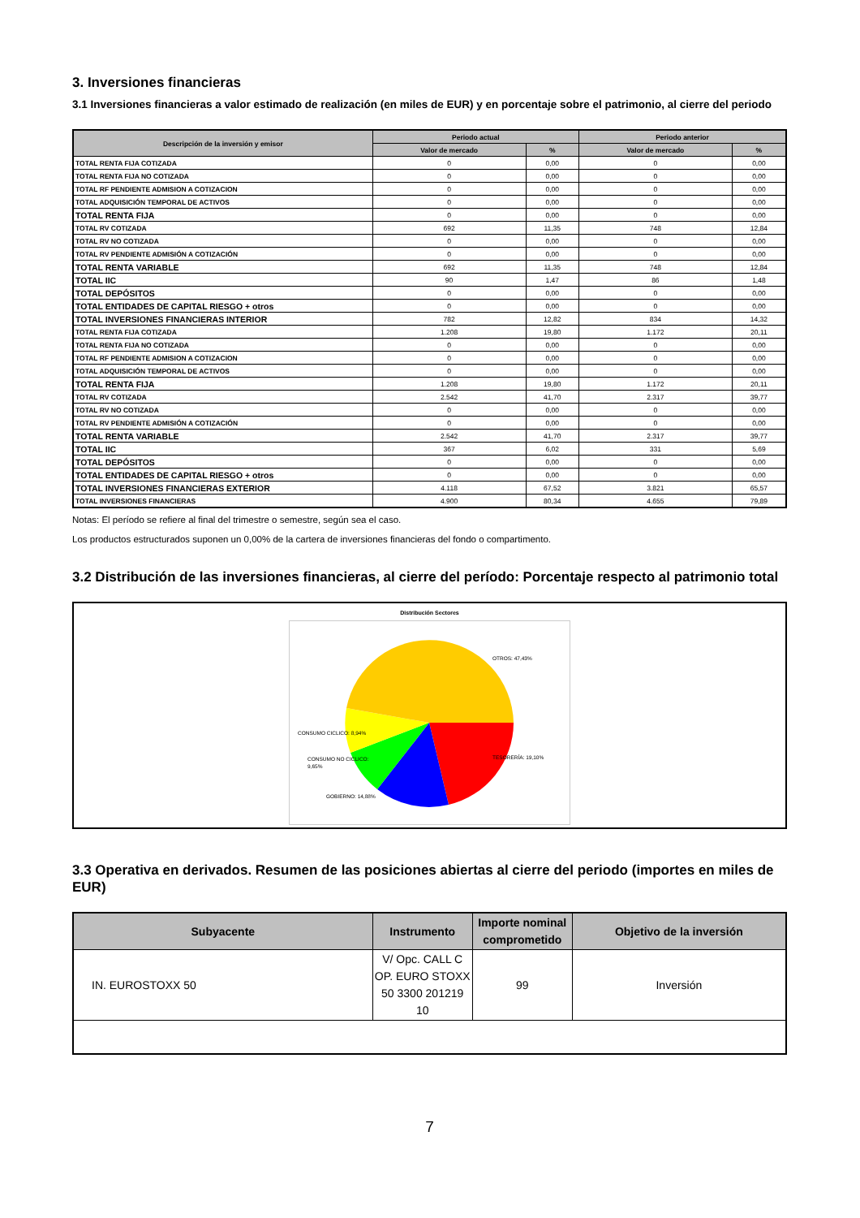3. Inversiones financieras
3.1 Inversiones financieras a valor estimado de realización (en miles de EUR) y en porcentaje sobre el patrimonio, al cierre del periodo
| Descripción de la inversión y emisor | Periodo actual | | Periodo anterior | |
| --- | --- | --- | --- | --- |
| | Valor de mercado | % | Valor de mercado | % |
| TOTAL RENTA FIJA COTIZADA | 0 | 0,00 | 0 | 0,00 |
| TOTAL RENTA FIJA NO COTIZADA | 0 | 0,00 | 0 | 0,00 |
| TOTAL RF PENDIENTE ADMISION A COTIZACION | 0 | 0,00 | 0 | 0,00 |
| TOTAL ADQUISICIÓN TEMPORAL DE ACTIVOS | 0 | 0,00 | 0 | 0,00 |
| TOTAL RENTA FIJA | 0 | 0,00 | 0 | 0,00 |
| TOTAL RV COTIZADA | 692 | 11,35 | 748 | 12,84 |
| TOTAL RV NO COTIZADA | 0 | 0,00 | 0 | 0,00 |
| TOTAL RV PENDIENTE ADMISIÓN A COTIZACIÓN | 0 | 0,00 | 0 | 0,00 |
| TOTAL RENTA VARIABLE | 692 | 11,35 | 748 | 12,84 |
| TOTAL IIC | 90 | 1,47 | 86 | 1,48 |
| TOTAL DEPÓSITOS | 0 | 0,00 | 0 | 0,00 |
| TOTAL ENTIDADES DE CAPITAL RIESGO + otros | 0 | 0,00 | 0 | 0,00 |
| TOTAL INVERSIONES FINANCIERAS INTERIOR | 782 | 12,82 | 834 | 14,32 |
| TOTAL RENTA FIJA COTIZADA | 1.208 | 19,80 | 1.172 | 20,11 |
| TOTAL RENTA FIJA NO COTIZADA | 0 | 0,00 | 0 | 0,00 |
| TOTAL RF PENDIENTE ADMISION A COTIZACION | 0 | 0,00 | 0 | 0,00 |
| TOTAL ADQUISICIÓN TEMPORAL DE ACTIVOS | 0 | 0,00 | 0 | 0,00 |
| TOTAL RENTA FIJA | 1.208 | 19,80 | 1.172 | 20,11 |
| TOTAL RV COTIZADA | 2.542 | 41,70 | 2.317 | 39,77 |
| TOTAL RV NO COTIZADA | 0 | 0,00 | 0 | 0,00 |
| TOTAL RV PENDIENTE ADMISIÓN A COTIZACIÓN | 0 | 0,00 | 0 | 0,00 |
| TOTAL RENTA VARIABLE | 2.542 | 41,70 | 2.317 | 39,77 |
| TOTAL IIC | 367 | 6,02 | 331 | 5,69 |
| TOTAL DEPÓSITOS | 0 | 0,00 | 0 | 0,00 |
| TOTAL ENTIDADES DE CAPITAL RIESGO + otros | 0 | 0,00 | 0 | 0,00 |
| TOTAL INVERSIONES FINANCIERAS EXTERIOR | 4.118 | 67,52 | 3.821 | 65,57 |
| TOTAL INVERSIONES FINANCIERAS | 4.900 | 80,34 | 4.655 | 79,89 |
Notas: El período se refiere al final del trimestre o semestre, según sea el caso.
Los productos estructurados suponen un 0,00% de la cartera de inversiones financieras del fondo o compartimento.
3.2 Distribución de las inversiones financieras, al cierre del período: Porcentaje respecto al patrimonio total
Distribución Sectores
OTROS: 47,43%
TESORERÍA: 19,10%
CONSUMO CICLICO: 8,94%
CONSUMO NO CICLICO:
9,65%
GOBIERNO: 14,88%
3.3 Operativa en derivados. Resumen de las posiciones abiertas al cierre del periodo (importes en miles de EUR)
| Subyacente | Instrumento | Importe nominal comprometido | Objetivo de la inversión |
| --- | --- | --- | --- |
| IN. EUROSTOXX 50 | V/ Opc. CALL C OP. EURO STOXX 50 3300 201219 10 | 99 | Inversión |
7